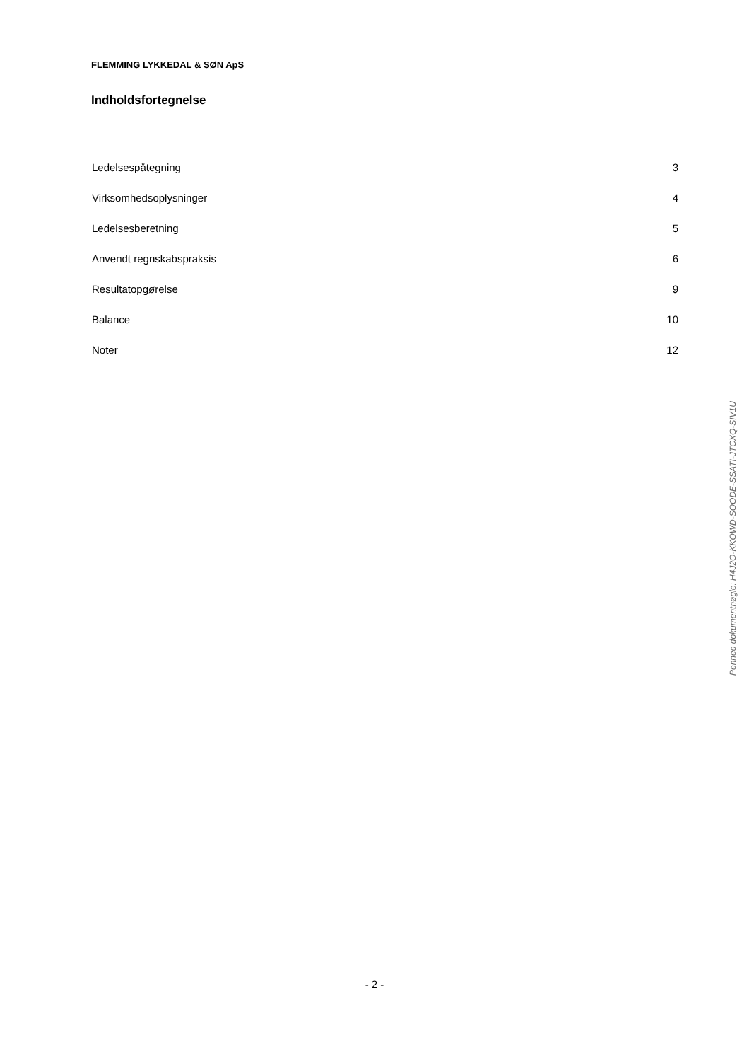FLEMMING LYKKEDAL & SØN ApS
Indholdsfortegnelse
Ledelsespåtegning 3
Virksomhedsoplysninger 4
Ledelsesberetning 5
Anvendt regnskabspraksis 6
Resultatopgørelse 9
Balance 10
Noter 12
Penneo dokumentnøgle: H4J2O-KKOWD-SOODE-SSATI-JTCXQ-SIV1U
- 2 -